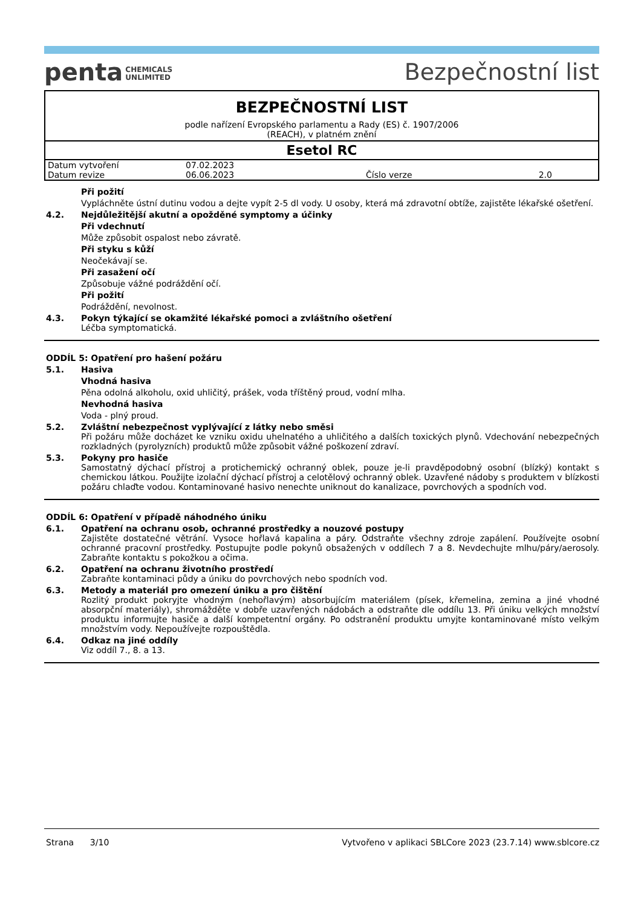penta CHEMICALS
UNLIMITED
Bezpečnostní list
BEZPEČNOSTNÍ LIST
podle nařízení Evropského parlamentu a Rady (ES) č. 1907/2006
(REACH), v platném znění
Esetol RC
| Datum vytvoření | 07.02.2023 | | |
| Datum revize | 06.06.2023 | Číslo verze | 2.0 |
Při požití
Vypláchněte ústní dutinu vodou a dejte vypít 2-5 dl vody. U osoby, která má zdravotní obtíže, zajistěte lékařské ošetření.
4.2. Nejdůležitější akutní a opožděné symptomy a účinky
Při vdechnutí
Může způsobit ospalost nebo závratě.
Při styku s kůží
Neočekávají se.
Při zasažení očí
Způsobuje vážné podráždění očí.
Při požití
Podráždění, nevolnost.
4.3. Pokyn týkající se okamžité lékařské pomoci a zvláštního ošetření
Léčba symptomatická.
ODDÍL 5: Opatření pro hašení požáru
5.1. Hasiva
Vhodná hasiva
Pěna odolná alkoholu, oxid uhličitý, prášek, voda tříštěný proud, vodní mlha.
Nevhodná hasiva
Voda - plný proud.
5.2. Zvláštní nebezpečnost vyplývající z látky nebo směsi
Při požáru může docházet ke vzniku oxidu uhelnatého a uhličitého a dalších toxických plynů. Vdechování nebezpečných rozkladných (pyrolyzních) produktů může způsobit vážné poškození zdraví.
5.3. Pokyny pro hasiče
Samostatný dýchací přístroj a protichemický ochranný oblek, pouze je-li pravděpodobný osobní (blízký) kontakt s chemickou látkou. Použijte izolační dýchací přístroj a celotělový ochranný oblek. Uzavřené nádoby s produktem v blízkosti požáru chlaďte vodou. Kontaminované hasivo nenechte uniknout do kanalizace, povrchových a spodních vod.
ODDÍL 6: Opatření v případě náhodného úniku
6.1. Opatření na ochranu osob, ochranné prostředky a nouzové postupy
Zajistěte dostatečné větrání. Vysoce hořlavá kapalina a páry. Odstraňte všechny zdroje zapálení. Používejte osobní ochranné pracovní prostředky. Postupujte podle pokynů obsažených v oddílech 7 a 8. Nevdechujte mlhu/páry/aerosoly. Zabraňte kontaktu s pokožkou a očima.
6.2. Opatření na ochranu životního prostředí
Zabraňte kontaminaci půdy a úniku do povrchových nebo spodních vod.
6.3. Metody a materiál pro omezení úniku a pro čištění
Rozlitý produkt pokryjte vhodným (nehořlavým) absorbujícím materiálem (písek, křemelina, zemina a jiné vhodné absorpční materiály), shromážděte v dobře uzavřených nádobách a odstraňte dle oddílu 13. Při úniku velkých množství produktu informujte hasiče a další kompetentní orgány. Po odstranění produktu umyjte kontaminované místo velkým množstvím vody. Nepoužívejte rozpouštědla.
6.4. Odkaz na jiné oddíly
Viz oddíl 7., 8. a 13.
Strana 3/10 Vytvořeno v aplikaci SBLCore 2023 (23.7.14) www.sblcore.cz